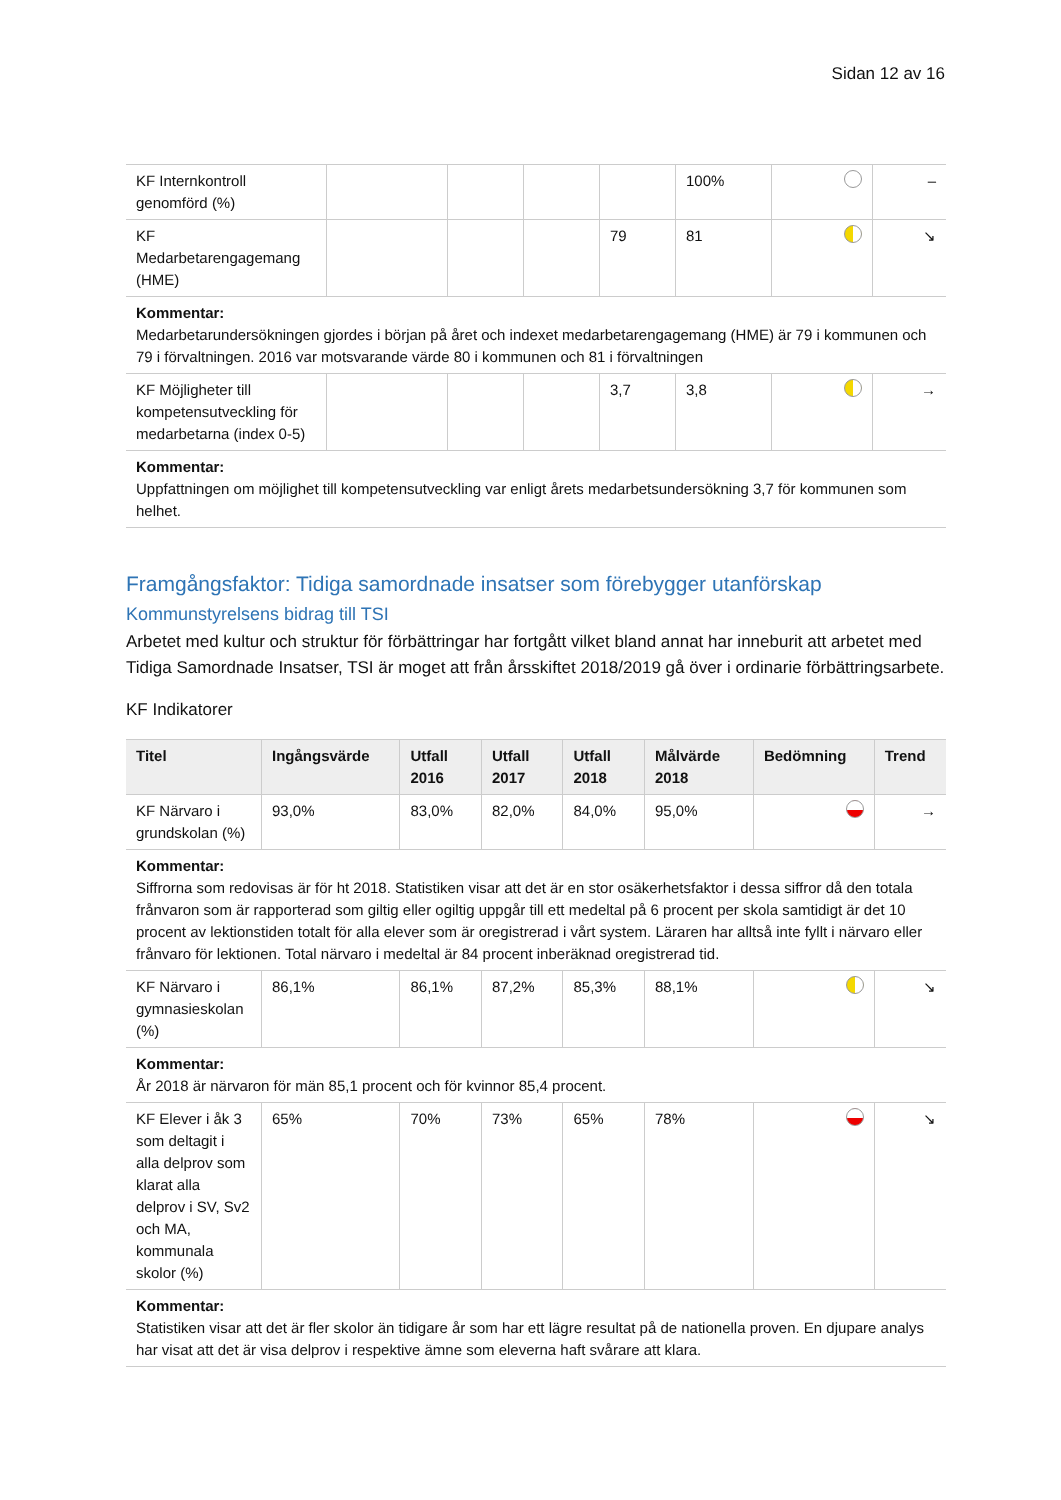Sidan 12 av 16
| KF Internkontroll genomförd (%) | | | | | 100% | | – |
| KF Medarbetarengagemang (HME) | | | | 79 | 81 | | ↘ |
| Kommentar: Medarbetarundersökningen gjordes i början på året och indexet medarbetarengagemang (HME) är 79 i kommunen och 79 i förvaltningen. 2016 var motsvarande värde 80 i kommunen och 81 i förvaltningen | | | | | | | |
| KF Möjligheter till kompetensutveckling för medarbetarna (index 0-5) | | | | 3,7 | 3,8 | | → |
| Kommentar: Uppfattningen om möjlighet till kompetensutveckling var enligt årets medarbetsundersökning 3,7 för kommunen som helhet. | | | | | | | |
Framgångsfaktor: Tidiga samordnade insatser som förebygger utanförskap
Kommunstyrelsens bidrag till TSI
Arbetet med kultur och struktur för förbättringar har fortgått vilket bland annat har inneburit att arbetet med Tidiga Samordnade Insatser, TSI är moget att från årsskiftet 2018/2019 gå över i ordinarie förbättringsarbete.
KF Indikatorer
| Titel | Ingångsvärde | Utfall 2016 | Utfall 2017 | Utfall 2018 | Målvärde 2018 | Bedömning | Trend |
| --- | --- | --- | --- | --- | --- | --- | --- |
| KF Närvaro i grundskolan (%) | 93,0% | 83,0% | 82,0% | 84,0% | 95,0% | | → |
| Kommentar: Siffrorna som redovisas är för ht 2018. Statistiken visar att det är en stor osäkerhetsfaktor i dessa siffror då den totala frånvaron som är rapporterad som giltig eller ogiltig uppgår till ett medeltal på 6 procent per skola samtidigt är det 10 procent av lektionstiden totalt för alla elever som är oregistrerad i vårt system. Läraren har alltså inte fyllt i närvaro eller frånvaro för lektionen. Total närvaro i medeltal är 84 procent inberäknad oregistrerad tid. | | | | | | | |
| KF Närvaro i gymnasieskolan (%) | 86,1% | 86,1% | 87,2% | 85,3% | 88,1% | | ↘ |
| Kommentar: År 2018 är närvaron för män 85,1 procent och för kvinnor 85,4 procent. | | | | | | | |
| KF Elever i åk 3 som deltagit i alla delprov som klarat alla delprov i SV, Sv2 och MA, kommunala skolor (%) | 65% | 70% | 73% | 65% | 78% | | ↘ |
| Kommentar: Statistiken visar att det är fler skolor än tidigare år som har ett lägre resultat på de nationella proven. En djupare analys har visat att det är visa delprov i respektive ämne som eleverna haft svårare att klara. | | | | | | | |